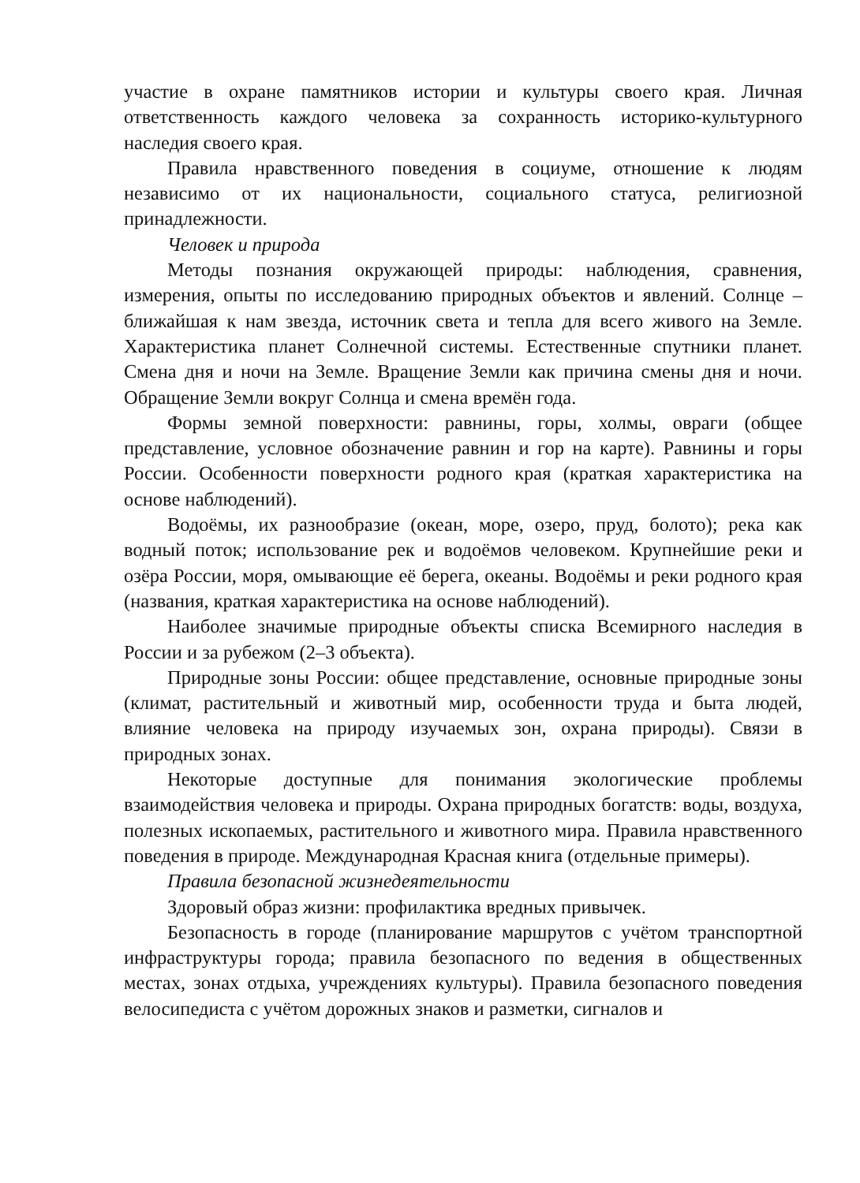участие в охране памятников истории и культуры своего края. Личная ответственность каждого человека за сохранность историко-культурного наследия своего края.
Правила нравственного поведения в социуме, отношение к людям независимо от их национальности, социального статуса, религиозной принадлежности.
Человек и природа
Методы познания окружающей природы: наблюдения, сравнения, измерения, опыты по исследованию природных объектов и явлений. Солнце – ближайшая к нам звезда, источник света и тепла для всего живого на Земле. Характеристика планет Солнечной системы. Естественные спутники планет. Смена дня и ночи на Земле. Вращение Земли как причина смены дня и ночи. Обращение Земли вокруг Солнца и смена времён года.
Формы земной поверхности: равнины, горы, холмы, овраги (общее представление, условное обозначение равнин и гор на карте). Равнины и горы России. Особенности поверхности родного края (краткая характеристика на основе наблюдений).
Водоёмы, их разнообразие (океан, море, озеро, пруд, болото); река как водный поток; использование рек и водоёмов человеком. Крупнейшие реки и озёра России, моря, омывающие её берега, океаны. Водоёмы и реки родного края (названия, краткая характеристика на основе наблюдений).
Наиболее значимые природные объекты списка Всемирного наследия в России и за рубежом (2–3 объекта).
Природные зоны России: общее представление, основные природные зоны (климат, растительный и животный мир, особенности труда и быта людей, влияние человека на природу изучаемых зон, охрана природы). Связи в природных зонах.
Некоторые доступные для понимания экологические проблемы взаимодействия человека и природы. Охрана природных богатств: воды, воздуха, полезных ископаемых, растительного и животного мира. Правила нравственного поведения в природе. Международная Красная книга (отдельные примеры).
Правила безопасной жизнедеятельности
Здоровый образ жизни: профилактика вредных привычек.
Безопасность в городе (планирование маршрутов с учётом транспортной инфраструктуры города; правила безопасного по ведения в общественных местах, зонах отдыха, учреждениях культуры). Правила безопасного поведения велосипедиста с учётом дорожных знаков и разметки, сигналов и